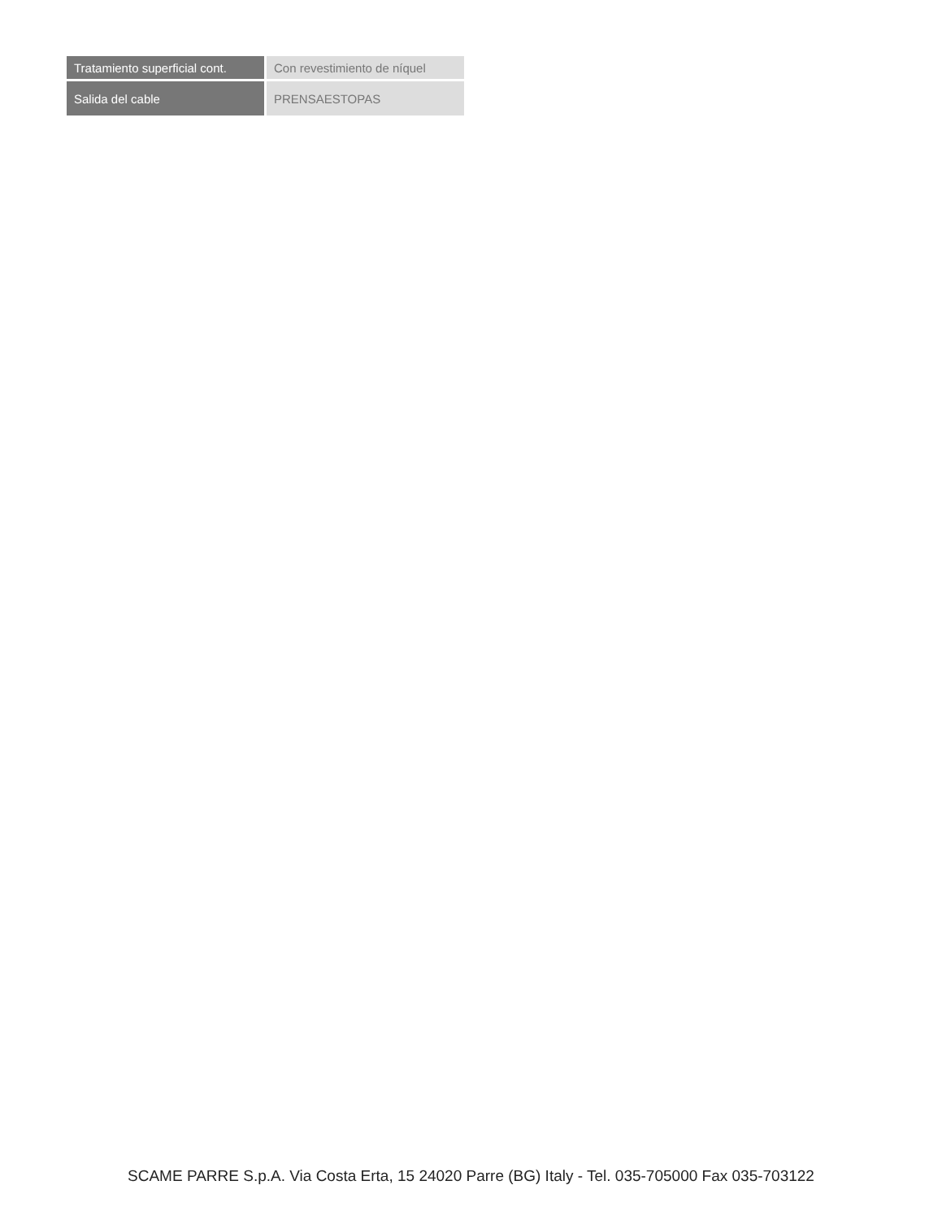| Tratamiento superficial cont. | Con revestimiento de níquel |
| Salida del cable | PRENSAESTOPAS |
SCAME PARRE S.p.A. Via Costa Erta, 15 24020 Parre (BG) Italy - Tel. 035-705000 Fax 035-703122